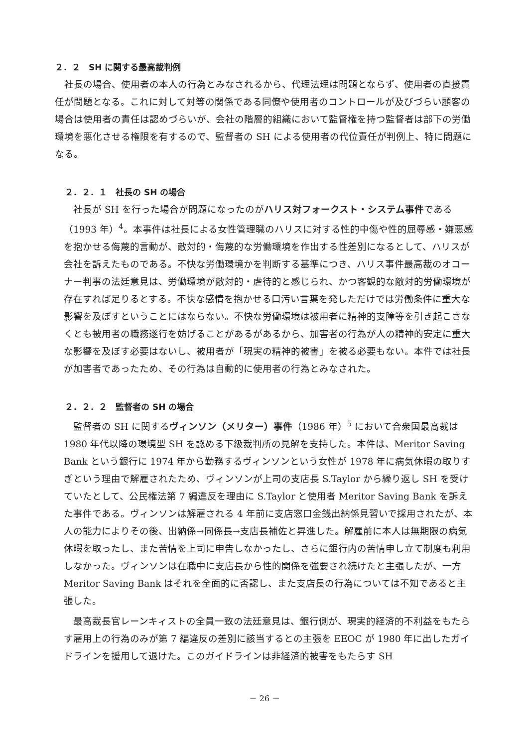２．２　SH に関する最高裁判例
社長の場合、使用者の本人の行為とみなされるから、代理法理は問題とならず、使用者の直接責任が問題となる。これに対して対等の関係である同僚や使用者のコントロールが及びづらい顧客の場合は使用者の責任は認めづらいが、会社の階層的組織において監督権を持つ監督者は部下の労働環境を悪化させる権限を有するので、監督者の SH による使用者の代位責任が判例上、特に問題になる。
２．２．１　社長の SH の場合
社長が SH を行った場合が問題になったのがハリス対フォークスト・システム事件である（1993 年）<sup>4</sup>。本事件は社長による女性管理職のハリスに対する性的中傷や性的屈辱感・嫌悪感を抱かせる侮蔑的言動が、敵対的・侮蔑的な労働環境を作出する性差別になるとして、ハリスが会社を訴えたものである。不快な労働環境かを判断する基準につき、ハリス事件最高裁のオコーナー判事の法廷意見は、労働環境が敵対的・虐待的と感じられ、かつ客観的な敵対的労働環境が存在すれば足りるとする。不快な感情を抱かせる口汚い言葉を発しただけでは労働条件に重大な影響を及ぼすということにはならない。不快な労働環境は被用者に精神的支障等を引き起こさなくとも被用者の職務遂行を妨げることがあるがあるから、加害者の行為が人の精神的安定に重大な影響を及ぼす必要はないし、被用者が「現実の精神的被害」を被る必要もない。本件では社長が加害者であったため、その行為は自動的に使用者の行為とみなされた。
２．２．２　監督者の SH の場合
監督者の SH に関するヴィンソン（メリター）事件（1986 年）<sup>5</sup> において合衆国最高裁は 1980 年代以降の環境型 SH を認める下級裁判所の見解を支持した。本件は、Meritor Saving Bank という銀行に 1974 年から勤務するヴィンソンという女性が 1978 年に病気休暇の取りすぎという理由で解雇されたため、ヴィンソンが上司の支店長 S.Taylor から繰り返し SH を受けていたとして、公民権法第 7 編違反を理由に S.Taylor と使用者 Meritor Saving Bank を訴えた事件である。ヴィンソンは解雇される 4 年前に支店窓口金銭出納係見習いで採用されたが、本人の能力によりその後、出納係→同係長→支店長補佐と昇進した。解雇前に本人は無期限の病気休暇を取ったし、また苦情を上司に申告しなかったし、さらに銀行内の苦情申し立て制度も利用しなかった。ヴィンソンは在職中に支店長から性的関係を強要され続けたと主張したが、一方 Meritor Saving Bank はそれを全面的に否認し、また支店長の行為については不知であると主張した。
最高裁長官レーンキィストの全員一致の法廷意見は、銀行側が、現実的経済的不利益をもたらす雇用上の行為のみが第 7 編違反の差別に該当するとの主張を EEOC が 1980 年に出したガイドラインを援用して退けた。このガイドラインは非経済的被害をもたらす SH
－ 26 －